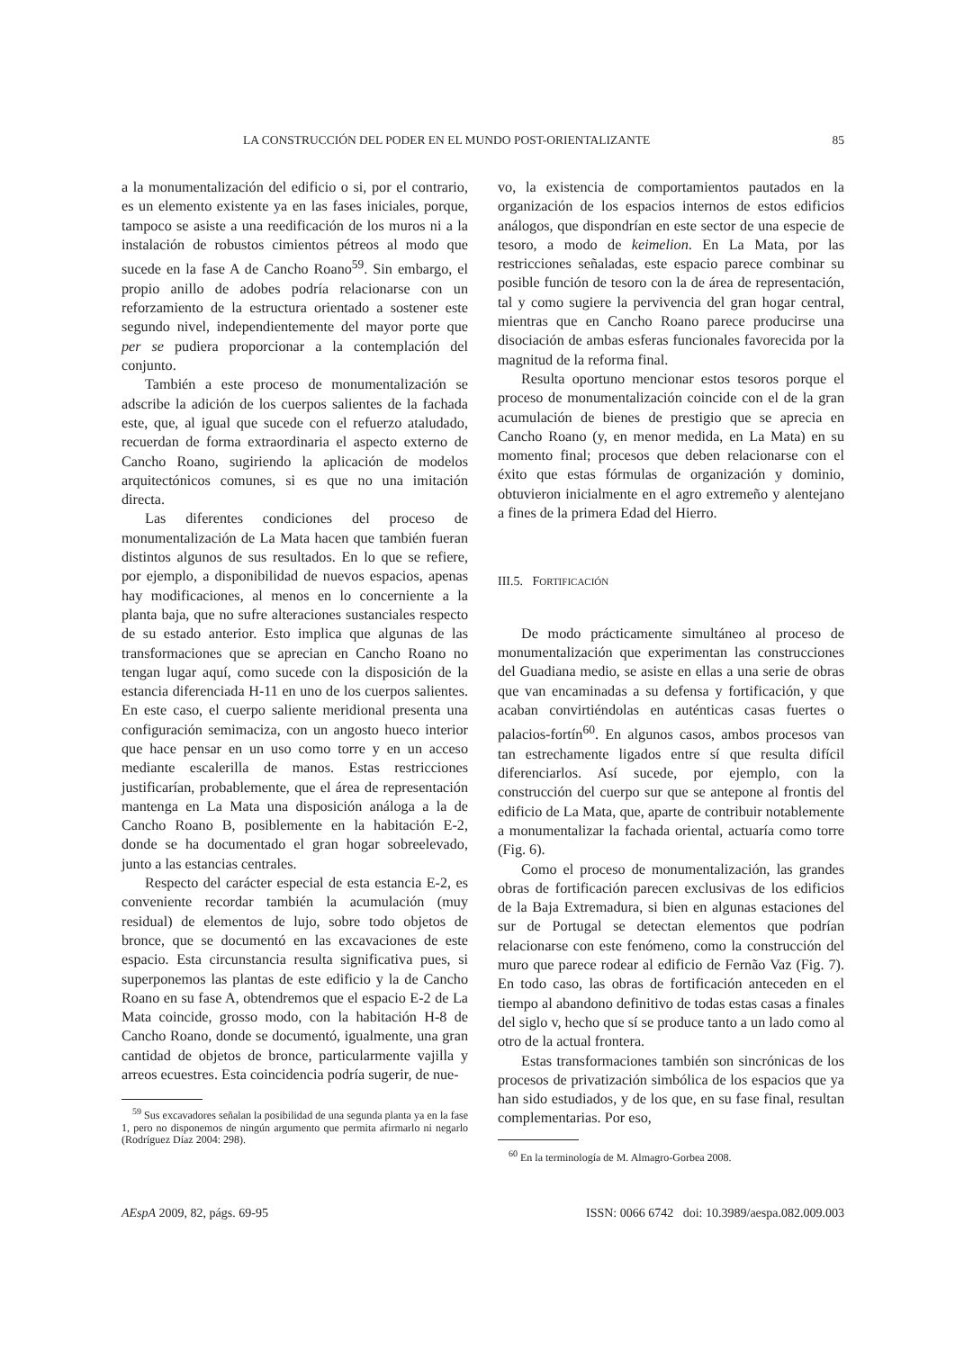LA CONSTRUCCIÓN DEL PODER EN EL MUNDO POST-ORIENTALIZANTE 85
a la monumentalización del edificio o si, por el contrario, es un elemento existente ya en las fases iniciales, porque, tampoco se asiste a una reedificación de los muros ni a la instalación de robustos cimientos pétreos al modo que sucede en la fase A de Cancho Roano<sup>59</sup>. Sin embargo, el propio anillo de adobes podría relacionarse con un reforzamiento de la estructura orientado a sostener este segundo nivel, independientemente del mayor porte que per se pudiera proporcionar a la contemplación del conjunto.
También a este proceso de monumentalización se adscribe la adición de los cuerpos salientes de la fachada este, que, al igual que sucede con el refuerzo ataludado, recuerdan de forma extraordinaria el aspecto externo de Cancho Roano, sugiriendo la aplicación de modelos arquitectónicos comunes, si es que no una imitación directa.
Las diferentes condiciones del proceso de monumentalización de La Mata hacen que también fueran distintos algunos de sus resultados. En lo que se refiere, por ejemplo, a disponibilidad de nuevos espacios, apenas hay modificaciones, al menos en lo concerniente a la planta baja, que no sufre alteraciones sustanciales respecto de su estado anterior. Esto implica que algunas de las transformaciones que se aprecian en Cancho Roano no tengan lugar aquí, como sucede con la disposición de la estancia diferenciada H-11 en uno de los cuerpos salientes. En este caso, el cuerpo saliente meridional presenta una configuración semimaciza, con un angosto hueco interior que hace pensar en un uso como torre y en un acceso mediante escalerilla de manos. Estas restricciones justificarían, probablemente, que el área de representación mantenga en La Mata una disposición análoga a la de Cancho Roano B, posiblemente en la habitación E-2, donde se ha documentado el gran hogar sobreelevado, junto a las estancias centrales.
Respecto del carácter especial de esta estancia E-2, es conveniente recordar también la acumulación (muy residual) de elementos de lujo, sobre todo objetos de bronce, que se documentó en las excavaciones de este espacio. Esta circunstancia resulta significativa pues, si superponemos las plantas de este edificio y la de Cancho Roano en su fase A, obtendremos que el espacio E-2 de La Mata coincide, grosso modo, con la habitación H-8 de Cancho Roano, donde se documentó, igualmente, una gran cantidad de objetos de bronce, particularmente vajilla y arreos ecuestres. Esta coincidencia podría sugerir, de nue-
<sup>59</sup> Sus excavadores señalan la posibilidad de una segunda planta ya en la fase 1, pero no disponemos de ningún argumento que permita afirmarlo ni negarlo (Rodríguez Díaz 2004: 298).
vo, la existencia de comportamientos pautados en la organización de los espacios internos de estos edificios análogos, que dispondrían en este sector de una especie de tesoro, a modo de keimelion. En La Mata, por las restricciones señaladas, este espacio parece combinar su posible función de tesoro con la de área de representación, tal y como sugiere la pervivencia del gran hogar central, mientras que en Cancho Roano parece producirse una disociación de ambas esferas funcionales favorecida por la magnitud de la reforma final.
Resulta oportuno mencionar estos tesoros porque el proceso de monumentalización coincide con el de la gran acumulación de bienes de prestigio que se aprecia en Cancho Roano (y, en menor medida, en La Mata) en su momento final; procesos que deben relacionarse con el éxito que estas fórmulas de organización y dominio, obtuvieron inicialmente en el agro extremeño y alentejano a fines de la primera Edad del Hierro.
III.5. FORTIFICACIÓN
De modo prácticamente simultáneo al proceso de monumentalización que experimentan las construcciones del Guadiana medio, se asiste en ellas a una serie de obras que van encaminadas a su defensa y fortificación, y que acaban convirtiéndolas en auténticas casas fuertes o palacios-fortín<sup>60</sup>. En algunos casos, ambos procesos van tan estrechamente ligados entre sí que resulta difícil diferenciarlos. Así sucede, por ejemplo, con la construcción del cuerpo sur que se antepone al frontis del edificio de La Mata, que, aparte de contribuir notablemente a monumentalizar la fachada oriental, actuaría como torre (Fig. 6).
Como el proceso de monumentalización, las grandes obras de fortificación parecen exclusivas de los edificios de la Baja Extremadura, si bien en algunas estaciones del sur de Portugal se detectan elementos que podrían relacionarse con este fenómeno, como la construcción del muro que parece rodear al edificio de Fernão Vaz (Fig. 7). En todo caso, las obras de fortificación anteceden en el tiempo al abandono definitivo de todas estas casas a finales del siglo v, hecho que sí se produce tanto a un lado como al otro de la actual frontera.
Estas transformaciones también son sincrónicas de los procesos de privatización simbólica de los espacios que ya han sido estudiados, y de los que, en su fase final, resultan complementarias. Por eso,
<sup>60</sup> En la terminología de M. Almagro-Gorbea 2008.
AEspA 2009, 82, págs. 69-95 ISSN: 0066 6742 doi: 10.3989/aespa.082.009.003